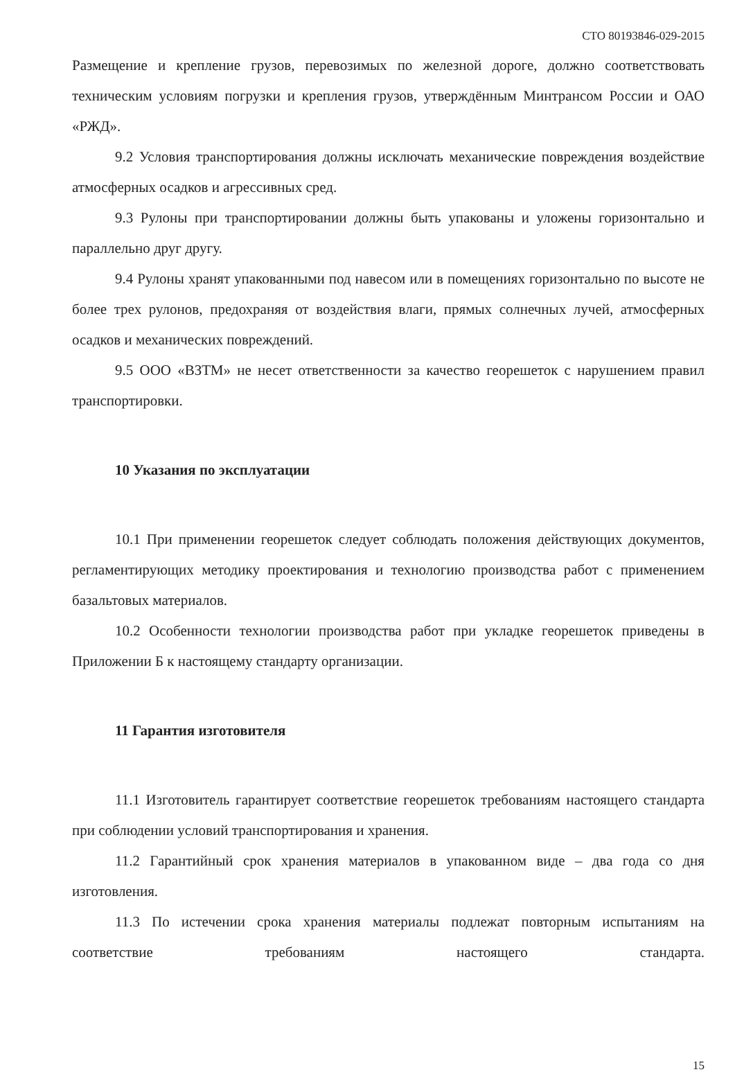СТО 80193846-029-2015
Размещение и крепление грузов, перевозимых по железной дороге, должно соответствовать техническим условиям погрузки и крепления грузов, утверждённым Минтрансом России и ОАО «РЖД».
9.2 Условия транспортирования должны исключать механические повреждения воздействие атмосферных осадков и агрессивных сред.
9.3 Рулоны при транспортировании должны быть упакованы и уложены горизонтально и параллельно друг другу.
9.4 Рулоны хранят упакованными под навесом или в помещениях горизонтально по высоте не более трех рулонов, предохраняя от воздействия влаги, прямых солнечных лучей, атмосферных осадков и механических повреждений.
9.5 ООО «ВЗТМ» не несет ответственности за качество георешеток с нарушением правил транспортировки.
10 Указания по эксплуатации
10.1 При применении георешеток следует соблюдать положения действующих документов, регламентирующих методику проектирования и технологию производства работ с применением базальтовых материалов.
10.2 Особенности технологии производства работ при укладке георешеток приведены в Приложении Б к настоящему стандарту организации.
11 Гарантия изготовителя
11.1 Изготовитель гарантирует соответствие георешеток требованиям настоящего стандарта при соблюдении условий транспортирования и хранения.
11.2 Гарантийный срок хранения материалов в упакованном виде – два года со дня изготовления.
11.3 По истечении срока хранения материалы подлежат повторным испытаниям на соответствие требованиям настоящего стандарта.
15